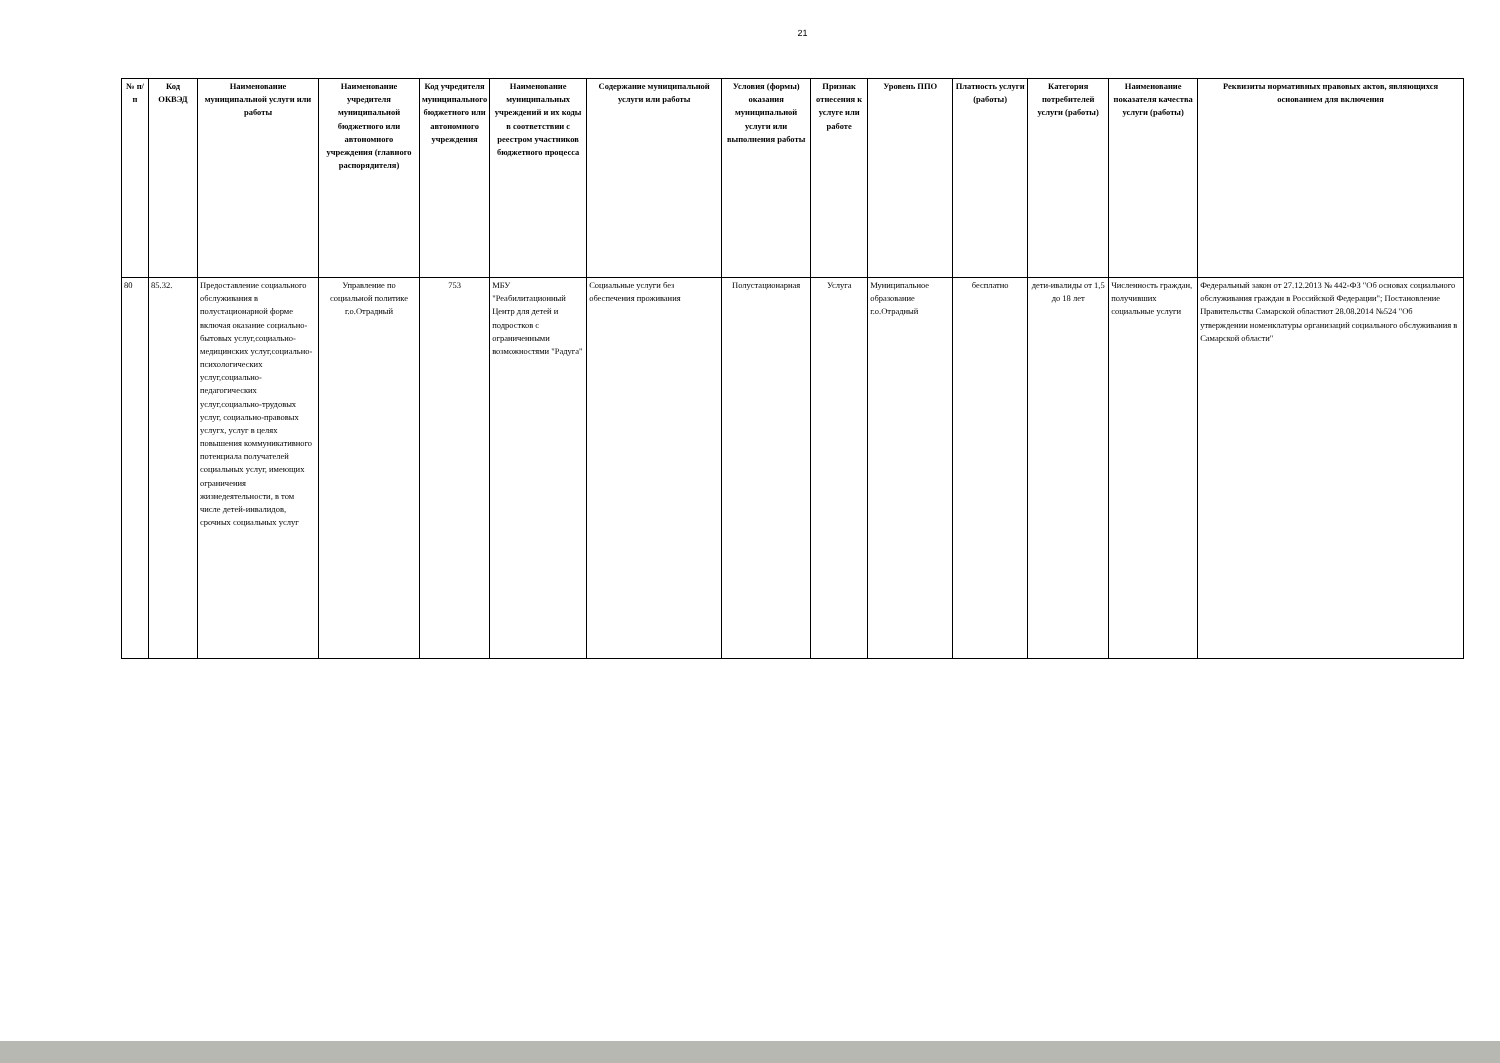21
| № п/п | Код ОКВЭД | Наименование муниципальной услуги или работы | Наименование учредителя муниципальной бюджетного или автономного учреждения (главного распорядителя) | Код учредителя муниципального бюджетного или автономного учреждения | Наименование муниципальных учреждений и их коды в соответствии с реестром участников бюджетного процесса | Содержание муниципальной услуги или работы | Условия (формы) оказания муниципальной услуги или выполнения работы | Признак отнесения к услуге или работе | Уровень ППО | Платность услуги (работы) | Категория потребителей услуги (работы) | Наименование показателя качества услуги (работы) | Реквизиты нормативных правовых актов, являющихся основанием для включения |
| --- | --- | --- | --- | --- | --- | --- | --- | --- | --- | --- | --- | --- | --- |
| 80 | 85.32. | Предоставление социального обслуживания в полустационарной форме включая оказание социально-бытовых услуг,социально-медицинских услуг,социально-психологических услуг,социально-педагогических услуг,социально-трудовых услуг, социально-правовых услугх, услуг в целях повышения коммуникативного потенциала получателей социальных услуг, имеющих ограничения жизнедеятельности, в том числе детей-инвалидов, срочных социальных услуг | Управление по социальной политике г.о.Отрадный | 753 | МБУ "Реабилитационный Центр для детей и подростков с ограниченными возможностями "Радуга" | Социальные услуги без обеспечения проживания | Полустационарная | Услуга | Муниципальное образование г.о.Отрадный | бесплатно | дети-ивалиды от 1,5 до 18 лет | Численность граждан, получивших социальные услуги | Федеральный закон от 27.12.2013 № 442-ФЗ "Об основах социального обслуживания граждан в Российской Федерации"; Постановление Правительства Самарской областиот 28.08.2014 №524 "Об утверждении номенклатуры организаций социального обслуживания в Самарской области" |